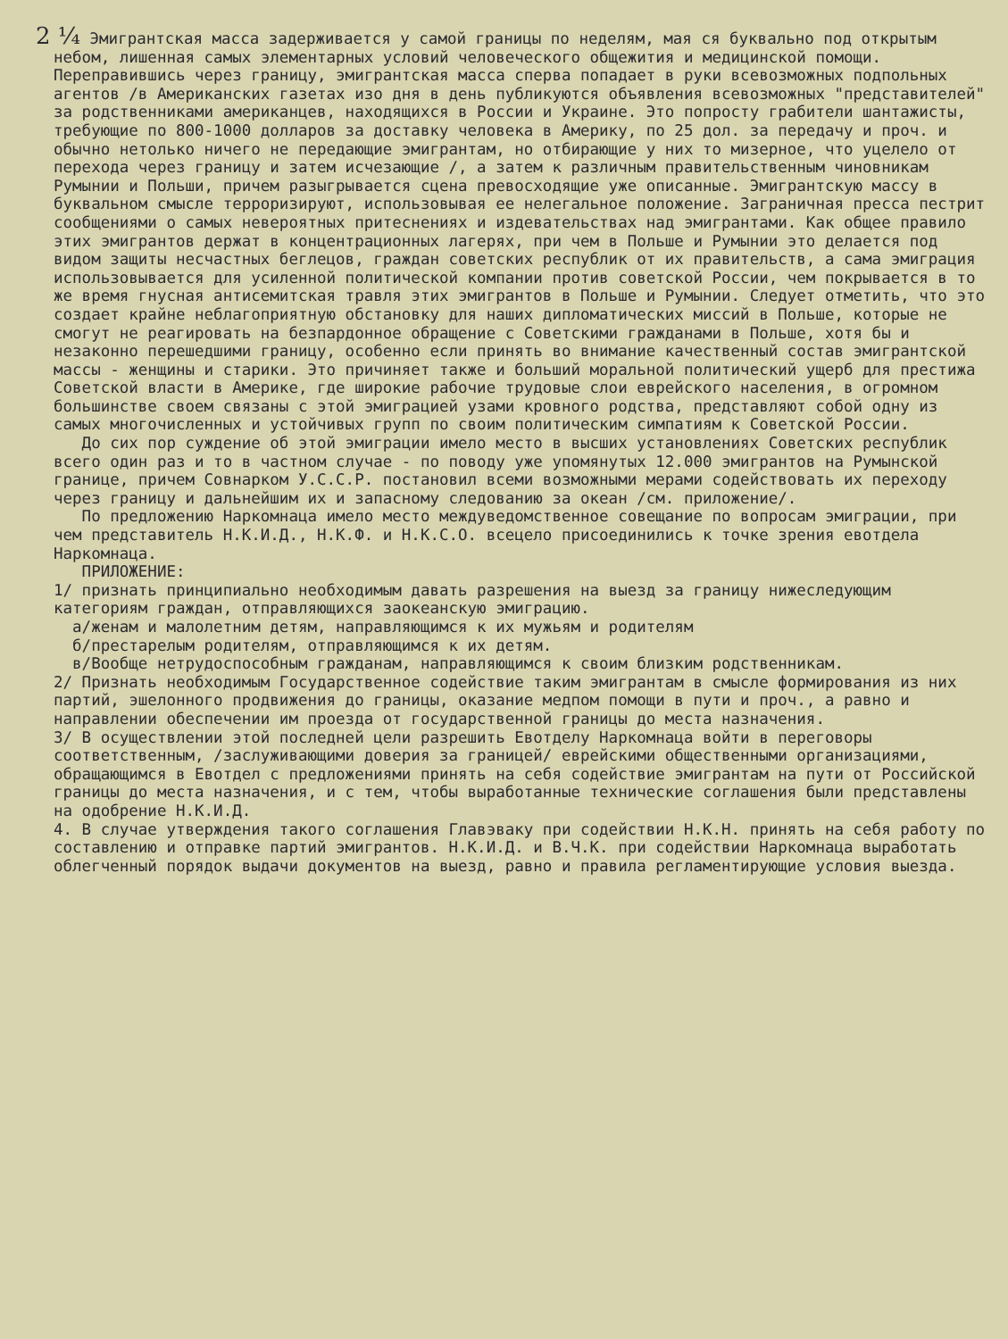2 ¼ Эмигрантская масса задерживается у самой границы по неделям, мая ся буквально под открытым небом, лишенная самых элементарных условий человеческого общежития и медицинской помощи. Переправившись через границу, эмигрантская масса сперва попадает в руки всевозможных подпольных агентов /в Американских газетах изо дня в день публикуются объявления всевозможных "представителей" за родственниками американцев, находящихся в России и Украине. Это попросту грабители шантажисты, требующие по 800-1000 долларов за доставку человека в Америку, по 25 дол. за передачу и проч. и обычно нетолько ничего не передающие эмигрантам, но отбирающие у них то мизерное, что уцелело от перехода через границу и затем исчезающие /, а затем к различным правительственным чиновникам Румынии и Польши, причем разыгрывается сцена превосходящие уже описанные. Эмигрантскую массу в буквальном смысле терроризируют, использовывая ее нелегальное положение. Заграничная пресса пестрит сообщениями о самых невероятных притеснениях и издевательствах над эмигрантами. Как общее правило этих эмигрантов держат в концентрационных лагерях, при чем в Польше и Румынии это делается под видом защиты несчастных беглецов, граждан советских республик от их правительств, а сама эмиграция использовывается для усиленной политической компании против советской России, чем покрывается в то же время гнусная антисемитская травля этих эмигрантов в Польше и Румынии. Следует отметить, что это создает крайне неблагоприятную обстановку для наших дипломатических миссий в Польше, которые не смогут не реагировать на безпардонное обращение с Советскими гражданами в Польше, хотя бы и незаконно перешедшими границу, особенно если принять во внимание качественный состав эмигрантской массы - женщины и старики. Это причиняет также и больший моральной политический ущерб для престижа Советской власти в Америке, где широкие рабочие трудовые слои еврейского населения, в огромном большинстве своем связаны с этой эмиграцией узами кровного родства, представляют собой одну из самых многочисленных и устойчивых групп по своим политическим симпатиям к Советской России.
До сих пор суждение об этой эмиграции имело место в высших установлениях Советских республик всего один раз и то в частном случае - по поводу уже упомянутых 12.000 эмигрантов на Румынской границе, причем Совнарком У.С.С.Р. постановил всеми возможными мерами содействовать их переходу через границу и дальнейшим их и запасному следованию за океан /см. приложение/.
По предложению Наркомнаца имело место междуведомственное совещание по вопросам эмиграции, при чем представитель Н.К.И.Д., Н.К.Ф. и Н.К.С.О. всецело присоединились к точке зрения евотдела Наркомнаца.
ПРИЛОЖЕНИЕ:
1/ признать принципиально необходимым давать разрешения на выезд за границу нижеследующим категориям граждан, отправляющихся заокеанскую эмиграцию.
а/женам и малолетним детям, направляющимся к их мужьям и родителям
б/престарелым родителям, отправляющимся к их детям.
в/Вообще нетрудоспособным гражданам, направляющимся к своим близким родственникам.
2/ Признать необходимым Государственное содействие таким эмигрантам в смысле формирования из них партий, эшелонного продвижения до границы, оказание медпом помощи в пути и проч., а равно и направлении обеспечении им проезда от государственной границы до места назначения.
3/ В осуществлении этой последней цели разрешить Евотделу Наркомнаца войти в переговоры соответственным, /заслуживающими доверия за границей/ еврейскими общественными организациями, обращающимся в Евотдел с предложениями принять на себя содействие эмигрантам на пути от Российской границы до места назначения, и с тем, чтобы выработанные технические соглашения были представлены на одобрение Н.К.И.Д.
4. В случае утверждения такого соглашения Главэваку при содействии Н.К.Н. принять на себя работу по составлению и отправке партий эмигрантов. Н.К.И.Д. и В.Ч.К. при содействии Наркомнаца выработать облегченный порядок выдачи документов на выезд, равно и правила регламентирующие условия выезда.